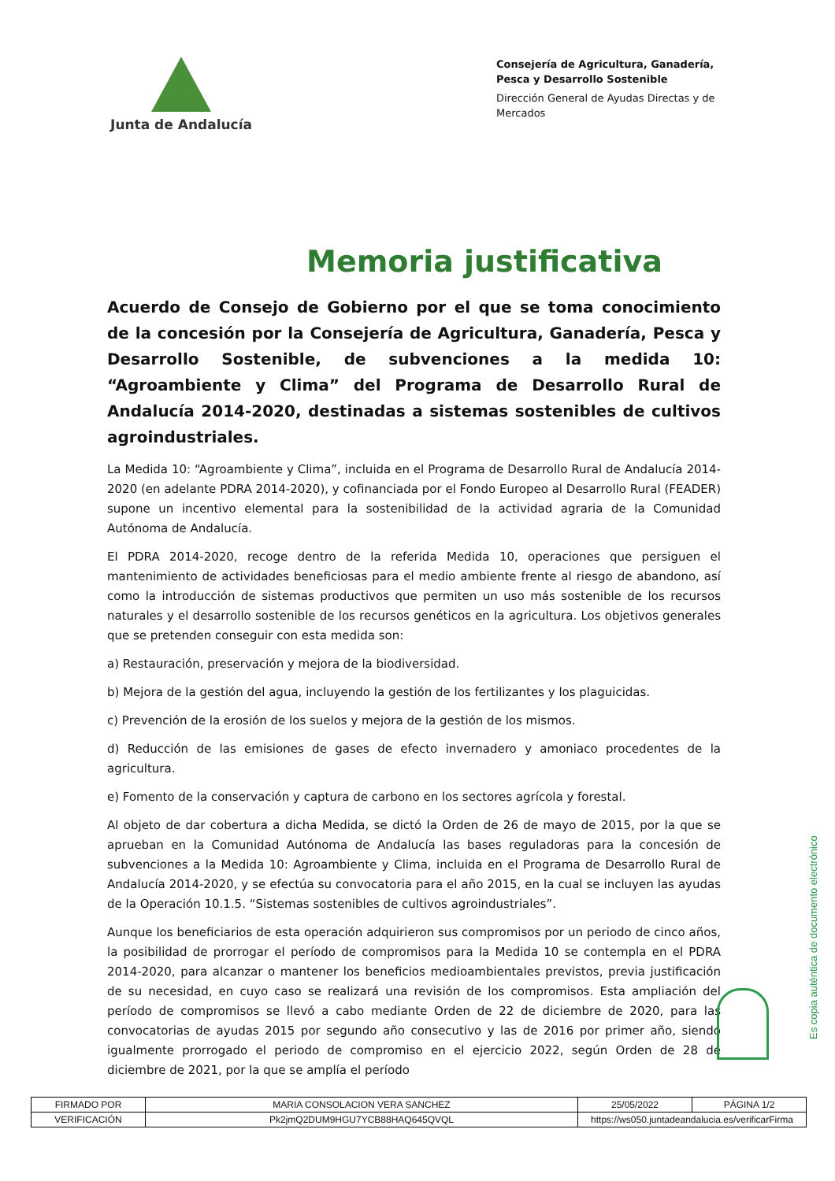Junta de Andalucía
Consejería de Agricultura, Ganadería, Pesca y Desarrollo Sostenible
Dirección General de Ayudas Directas y de Mercados
Memoria justificativa
Acuerdo de Consejo de Gobierno por el que se toma conocimiento de la concesión por la Consejería de Agricultura, Ganadería, Pesca y Desarrollo Sostenible, de subvenciones a la medida 10: “Agroambiente y Clima” del Programa de Desarrollo Rural de Andalucía 2014-2020, destinadas a sistemas sostenibles de cultivos agroindustriales.
La Medida 10: “Agroambiente y Clima”, incluida en el Programa de Desarrollo Rural de Andalucía 2014-2020 (en adelante PDRA 2014-2020), y cofinanciada por el Fondo Europeo al Desarrollo Rural (FEADER) supone un incentivo elemental para la sostenibilidad de la actividad agraria de la Comunidad Autónoma de Andalucía.
El PDRA 2014-2020, recoge dentro de la referida Medida 10, operaciones que persiguen el mantenimiento de actividades beneficiosas para el medio ambiente frente al riesgo de abandono, así como la introducción de sistemas productivos que permiten un uso más sostenible de los recursos naturales y el desarrollo sostenible de los recursos genéticos en la agricultura. Los objetivos generales que se pretenden conseguir con esta medida son:
a) Restauración, preservación y mejora de la biodiversidad.
b) Mejora de la gestión del agua, incluyendo la gestión de los fertilizantes y los plaguicidas.
c) Prevención de la erosión de los suelos y mejora de la gestión de los mismos.
d) Reducción de las emisiones de gases de efecto invernadero y amoniaco procedentes de la agricultura.
e) Fomento de la conservación y captura de carbono en los sectores agrícola y forestal.
Al objeto de dar cobertura a dicha Medida, se dictó la Orden de 26 de mayo de 2015, por la que se aprueban en la Comunidad Autónoma de Andalucía las bases reguladoras para la concesión de subvenciones a la Medida 10: Agroambiente y Clima, incluida en el Programa de Desarrollo Rural de Andalucía 2014-2020, y se efectúa su convocatoria para el año 2015, en la cual se incluyen las ayudas de la Operación 10.1.5. “Sistemas sostenibles de cultivos agroindustriales”.
Aunque los beneficiarios de esta operación adquirieron sus compromisos por un periodo de cinco años, la posibilidad de prorrogar el período de compromisos para la Medida 10 se contempla en el PDRA 2014-2020, para alcanzar o mantener los beneficios medioambientales previstos, previa justificación de su necesidad, en cuyo caso se realizará una revisión de los compromisos. Esta ampliación del período de compromisos se llevó a cabo mediante Orden de 22 de diciembre de 2020, para las convocatorias de ayudas 2015 por segundo año consecutivo y las de 2016 por primer año, siendo igualmente prorrogado el periodo de compromiso en el ejercicio 2022, según Orden de 28 de diciembre de 2021, por la que se amplía el período
Es copia auténtica de documento electrónico
| FIRMADO POR | MARIA CONSOLACION VERA SANCHEZ | | 25/05/2022 | PÁGINA 1/2 |
| VERIFICACIÓN | Pk2jmQ2DUM9HGU7YCB88HAQ645QVQL | https://ws050.juntadeandalucia.es/verificarFirma | | |